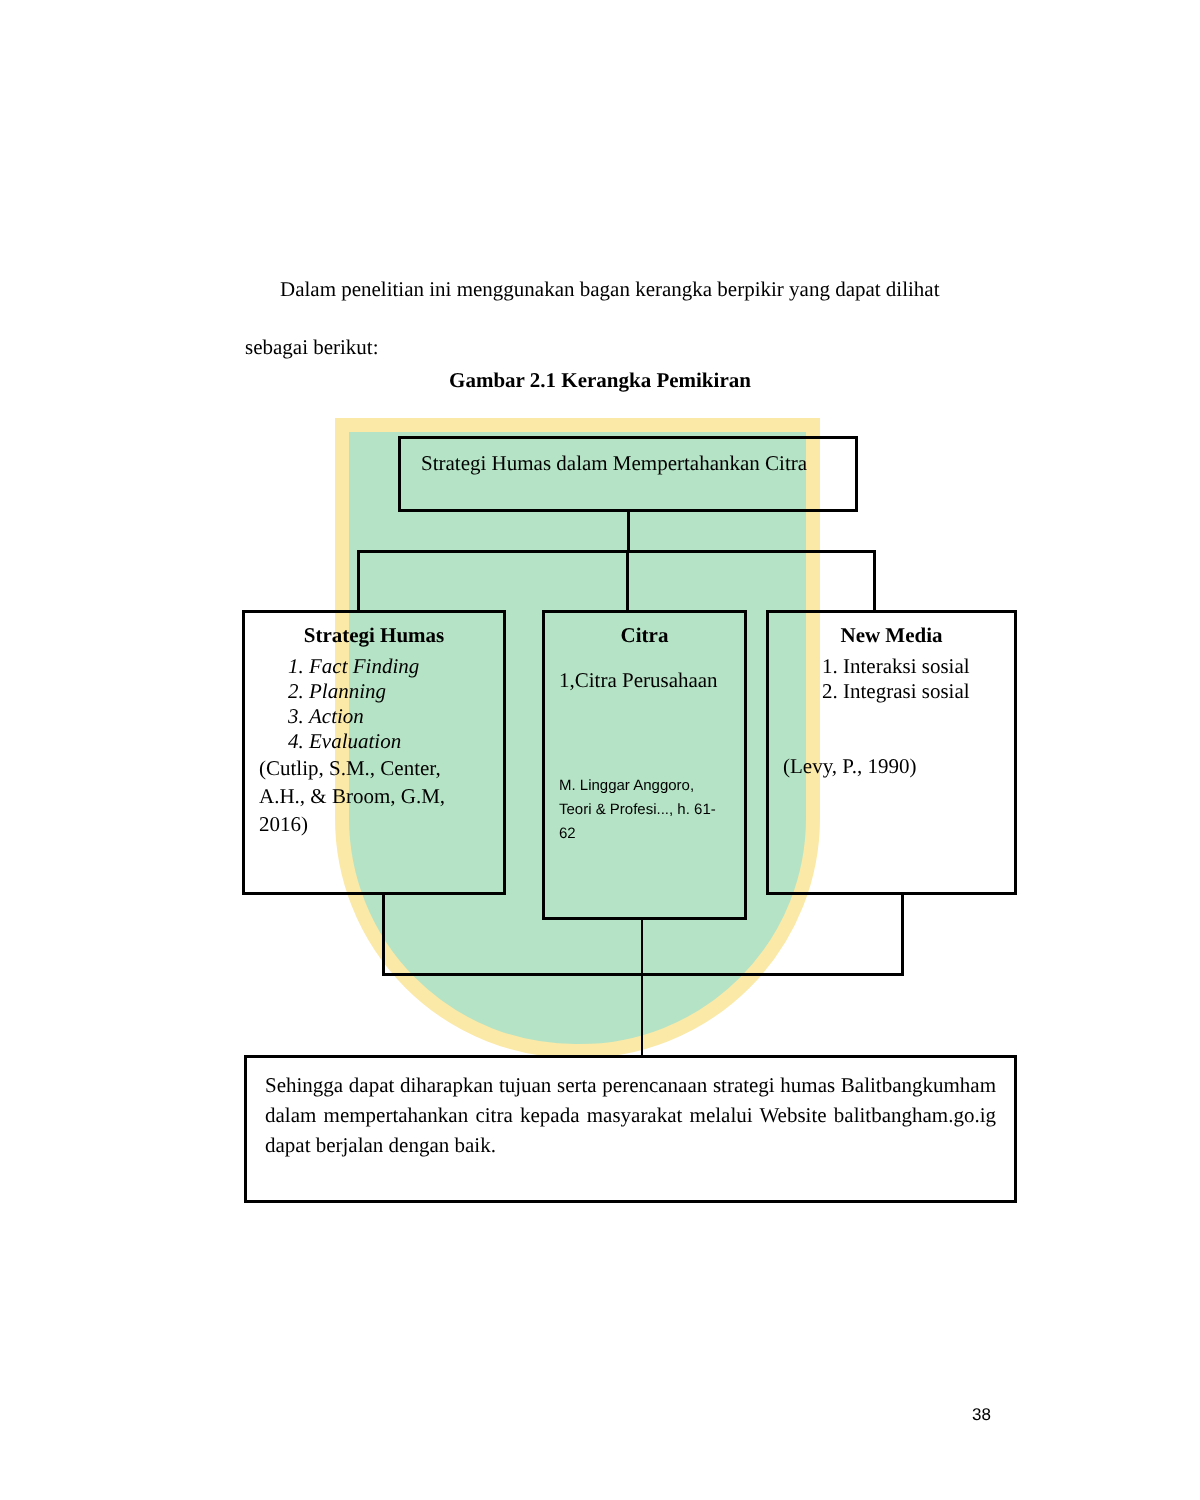Dalam penelitian ini menggunakan bagan kerangka berpikir yang dapat dilihat sebagai berikut:
Gambar 2.1 Kerangka Pemikiran
Strategi Humas dalam Mempertahankan Citra
Strategi Humas
1. Fact Finding
2. Planning
3. Action
4. Evaluation
(Cutlip, S.M., Center, A.H., & Broom, G.M, 2016)
Citra
1,Citra Perusahaan
M. Linggar Anggoro, Teori & Profesi..., h. 61-62
New Media
1. Interaksi sosial
2. Integrasi sosial
(Levy, P., 1990)
Sehingga dapat diharapkan tujuan serta perencanaan strategi humas Balitbangkumham dalam mempertahankan citra kepada masyarakat melalui Website balitbangham.go.ig dapat berjalan dengan baik.
38